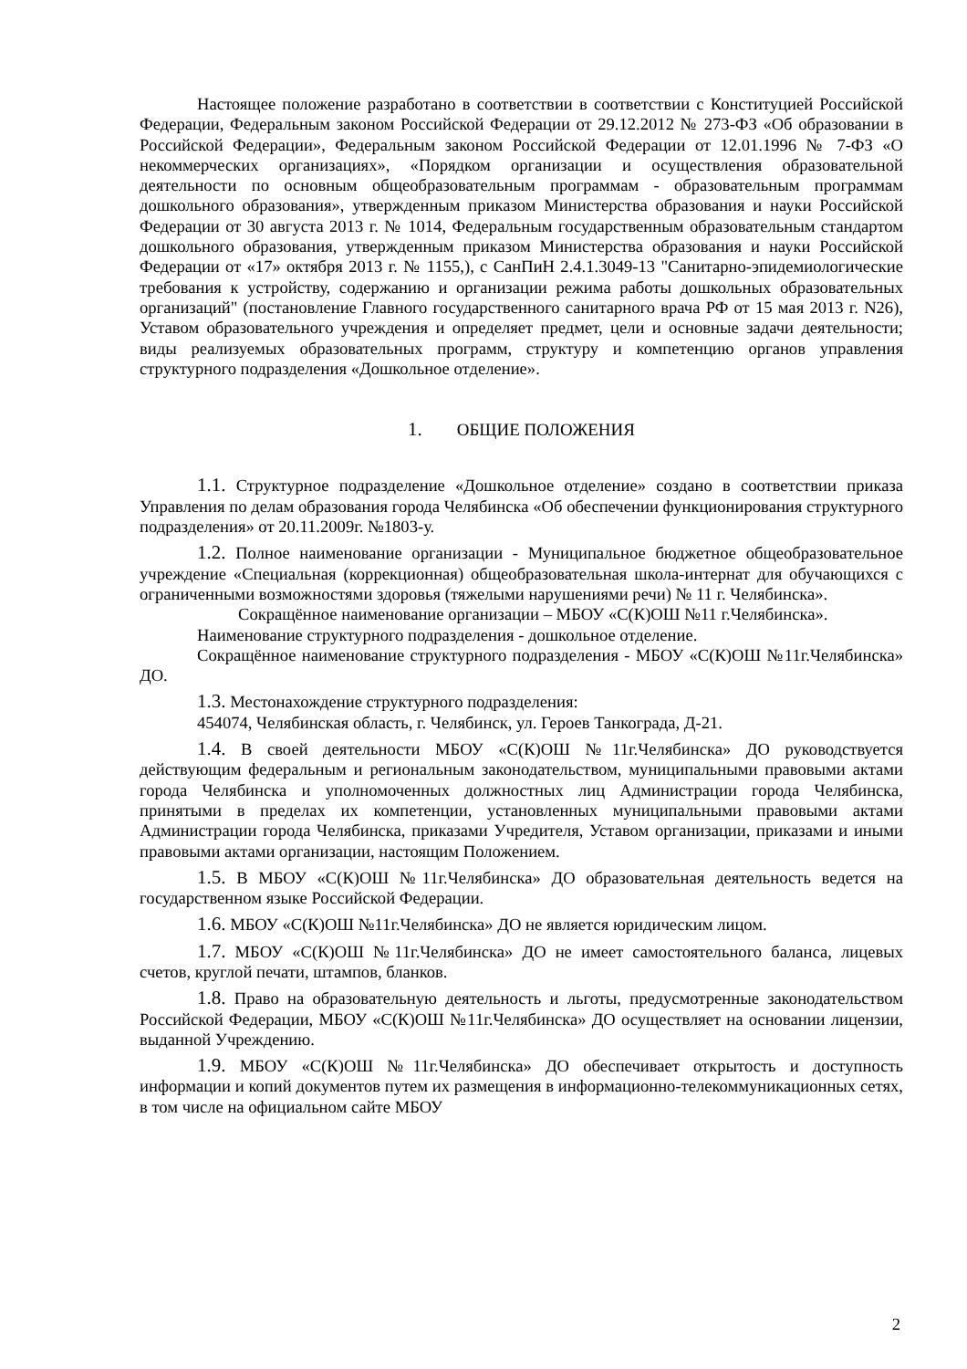Настоящее положение разработано в соответствии в соответствии с Конституцией Российской Федерации, Федеральным законом Российской Федерации от 29.12.2012 № 273-ФЗ «Об образовании в Российской Федерации», Федеральным законом Российской Федерации от 12.01.1996 № 7-ФЗ «О некоммерческих организациях», «Порядком организации и осуществления образовательной деятельности по основным общеобразовательным программам - образовательным программам дошкольного образования», утвержденным приказом Министерства образования и науки Российской Федерации от 30 августа 2013 г. № 1014, Федеральным государственным образовательным стандартом дошкольного образования, утвержденным приказом Министерства образования и науки Российской Федерации от «17» октября 2013 г. № 1155,), с СанПиН 2.4.1.3049-13 "Санитарно-эпидемиологические требования к устройству, содержанию и организации режима работы дошкольных образовательных организаций" (постановление Главного государственного санитарного врача РФ от 15 мая 2013 г. N26), Уставом образовательного учреждения и определяет предмет, цели и основные задачи деятельности; виды реализуемых образовательных программ, структуру и компетенцию органов управления структурного подразделения «Дошкольное отделение».
1. ОБЩИЕ ПОЛОЖЕНИЯ
1.1. Структурное подразделение «Дошкольное отделение» создано в соответствии приказа Управления по делам образования города Челябинска «Об обеспечении функционирования структурного подразделения» от 20.11.2009г. №1803-у.
1.2. Полное наименование организации - Муниципальное бюджетное общеобразовательное учреждение «Специальная (коррекционная) общеобразовательная школа-интернат для обучающихся с ограниченными возможностями здоровья (тяжелыми нарушениями речи) № 11 г. Челябинска».
Сокращённое наименование организации – МБОУ «С(К)ОШ №11 г.Челябинска».
Наименование структурного подразделения - дошкольное отделение.
Сокращённое наименование структурного подразделения - МБОУ «С(К)ОШ №11г.Челябинска» ДО.
1.3. Местонахождение структурного подразделения:
454074, Челябинская область, г. Челябинск, ул. Героев Танкограда, Д-21.
1.4. В своей деятельности МБОУ «С(К)ОШ №11г.Челябинска» ДО руководствуется действующим федеральным и региональным законодательством, муниципальными правовыми актами города Челябинска и уполномоченных должностных лиц Администрации города Челябинска, принятыми в пределах их компетенции, установленных муниципальными правовыми актами Администрации города Челябинска, приказами Учредителя, Уставом организации, приказами и иными правовыми актами организации, настоящим Положением.
1.5. В МБОУ «С(К)ОШ №11г.Челябинска» ДО образовательная деятельность ведется на государственном языке Российской Федерации.
1.6. МБОУ «С(К)ОШ №11г.Челябинска» ДО не является юридическим лицом.
1.7. МБОУ «С(К)ОШ №11г.Челябинска» ДО не имеет самостоятельного баланса, лицевых счетов, круглой печати, штампов, бланков.
1.8. Право на образовательную деятельность и льготы, предусмотренные законодательством Российской Федерации, МБОУ «С(К)ОШ №11г.Челябинска» ДО осуществляет на основании лицензии, выданной Учреждению.
1.9. МБОУ «С(К)ОШ №11г.Челябинска» ДО обеспечивает открытость и доступность информации и копий документов путем их размещения в информационно-телекоммуникационных сетях, в том числе на официальном сайте МБОУ
2